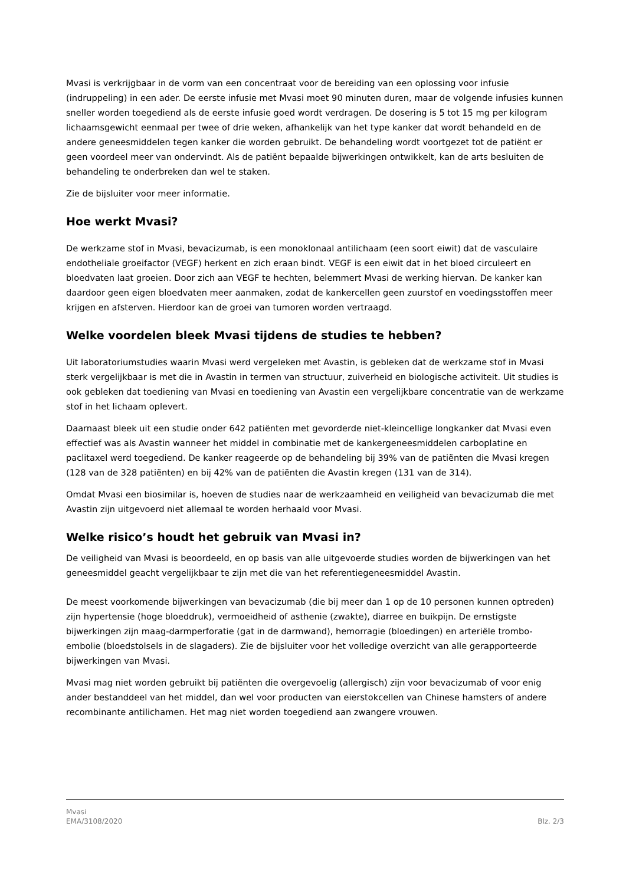Mvasi is verkrijgbaar in de vorm van een concentraat voor de bereiding van een oplossing voor infusie (indruppeling) in een ader. De eerste infusie met Mvasi moet 90 minuten duren, maar de volgende infusies kunnen sneller worden toegediend als de eerste infusie goed wordt verdragen. De dosering is 5 tot 15 mg per kilogram lichaamsgewicht eenmaal per twee of drie weken, afhankelijk van het type kanker dat wordt behandeld en de andere geneesmiddelen tegen kanker die worden gebruikt. De behandeling wordt voortgezet tot de patiënt er geen voordeel meer van ondervindt. Als de patiënt bepaalde bijwerkingen ontwikkelt, kan de arts besluiten de behandeling te onderbreken dan wel te staken.
Zie de bijsluiter voor meer informatie.
Hoe werkt Mvasi?
De werkzame stof in Mvasi, bevacizumab, is een monoklonaal antilichaam (een soort eiwit) dat de vasculaire endotheliale groeifactor (VEGF) herkent en zich eraan bindt. VEGF is een eiwit dat in het bloed circuleert en bloedvaten laat groeien. Door zich aan VEGF te hechten, belemmert Mvasi de werking hiervan. De kanker kan daardoor geen eigen bloedvaten meer aanmaken, zodat de kankercellen geen zuurstof en voedingsstoffen meer krijgen en afsterven. Hierdoor kan de groei van tumoren worden vertraagd.
Welke voordelen bleek Mvasi tijdens de studies te hebben?
Uit laboratoriumstudies waarin Mvasi werd vergeleken met Avastin, is gebleken dat de werkzame stof in Mvasi sterk vergelijkbaar is met die in Avastin in termen van structuur, zuiverheid en biologische activiteit. Uit studies is ook gebleken dat toediening van Mvasi en toediening van Avastin een vergelijkbare concentratie van de werkzame stof in het lichaam oplevert.
Daarnaast bleek uit een studie onder 642 patiënten met gevorderde niet-kleincellige longkanker dat Mvasi even effectief was als Avastin wanneer het middel in combinatie met de kankergeneesmiddelen carboplatine en paclitaxel werd toegediend. De kanker reageerde op de behandeling bij 39% van de patiënten die Mvasi kregen (128 van de 328 patiënten) en bij 42% van de patiënten die Avastin kregen (131 van de 314).
Omdat Mvasi een biosimilar is, hoeven de studies naar de werkzaamheid en veiligheid van bevacizumab die met Avastin zijn uitgevoerd niet allemaal te worden herhaald voor Mvasi.
Welke risico’s houdt het gebruik van Mvasi in?
De veiligheid van Mvasi is beoordeeld, en op basis van alle uitgevoerde studies worden de bijwerkingen van het geneesmiddel geacht vergelijkbaar te zijn met die van het referentiegeneesmiddel Avastin.
De meest voorkomende bijwerkingen van bevacizumab (die bij meer dan 1 op de 10 personen kunnen optreden) zijn hypertensie (hoge bloeddruk), vermoeidheid of asthenie (zwakte), diarree en buikpijn. De ernstigste bijwerkingen zijn maag-darmperforatie (gat in de darmwand), hemorragie (bloedingen) en arteriële trombo-embolie (bloedstolsels in de slagaders). Zie de bijsluiter voor het volledige overzicht van alle gerapporteerde bijwerkingen van Mvasi.
Mvasi mag niet worden gebruikt bij patiënten die overgevoelig (allergisch) zijn voor bevacizumab of voor enig ander bestanddeel van het middel, dan wel voor producten van eierstokcellen van Chinese hamsters of andere recombinante antilichamen. Het mag niet worden toegediend aan zwangere vrouwen.
Mvasi
EMA/3108/2020
Blz. 2/3